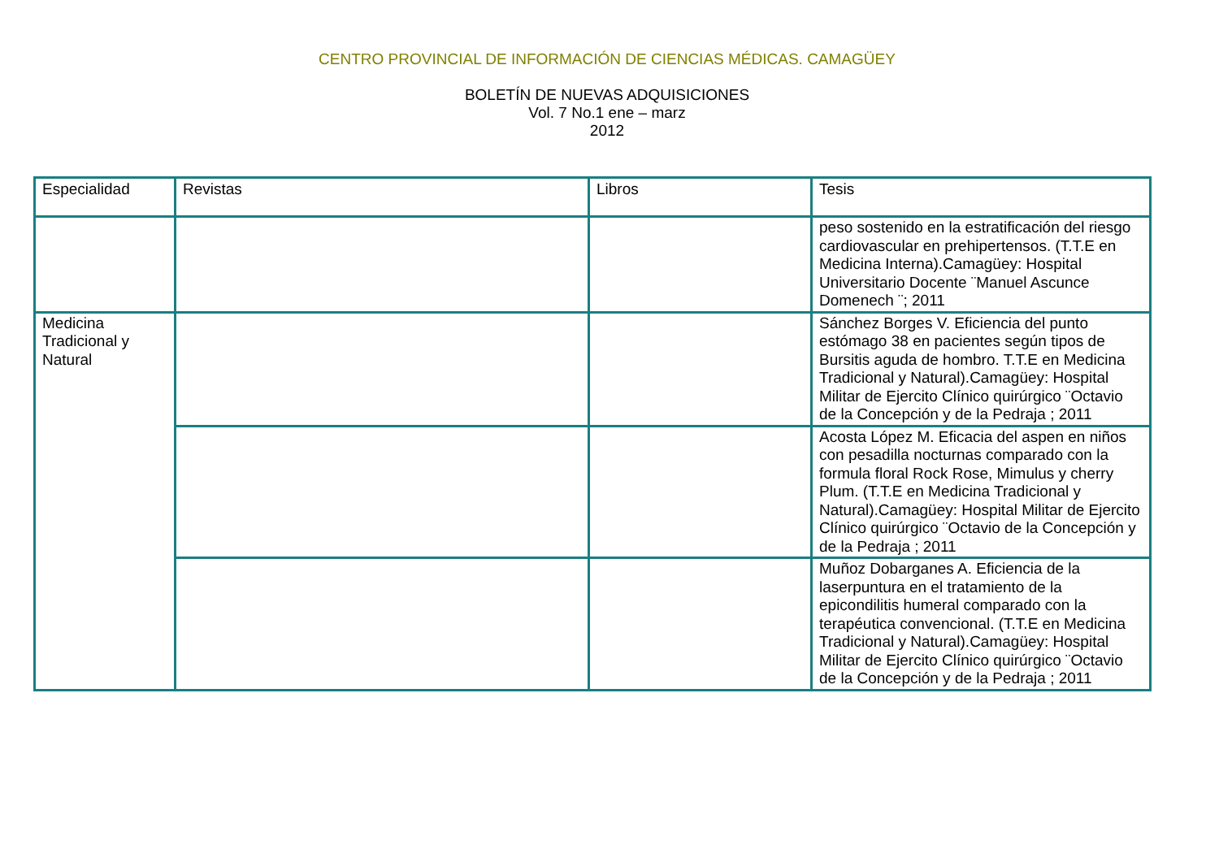CENTRO PROVINCIAL DE INFORMACIÓN DE CIENCIAS MÉDICAS. CAMAGÜEY
BOLETÍN DE NUEVAS ADQUISICIONES
Vol. 7 No.1 ene – marz
2012
| Especialidad | Revistas | Libros | Tesis |
| --- | --- | --- | --- |
| | | | peso sostenido en la estratificación del riesgo cardiovascular en prehipertensos. (T.T.E en Medicina Interna).Camagüey: Hospital Universitario Docente ¨Manuel Ascunce Domenech ¨; 2011 |
| Medicina Tradicional y Natural | | | Sánchez Borges V. Eficiencia del punto estómago 38 en pacientes según tipos de Bursitis aguda de hombro. T.T.E en Medicina Tradicional y Natural).Camagüey: Hospital Militar de Ejercito Clínico quirúrgico ¨Octavio de la Concepción y de la Pedraja ; 2011 |
| | | | Acosta López M. Eficacia del aspen en niños con pesadilla nocturnas comparado con la formula floral Rock Rose, Mimulus y cherry Plum. (T.T.E en Medicina Tradicional y Natural).Camagüey: Hospital Militar de Ejercito Clínico quirúrgico ¨Octavio de la Concepción y de la Pedraja ; 2011 |
| | | | Muñoz Dobarganes A. Eficiencia de la laserpuntura en el tratamiento de la epicondilitis humeral comparado con la terapéutica convencional. (T.T.E en Medicina Tradicional y Natural).Camagüey: Hospital Militar de Ejercito Clínico quirúrgico ¨Octavio de la Concepción y de la Pedraja ; 2011 |